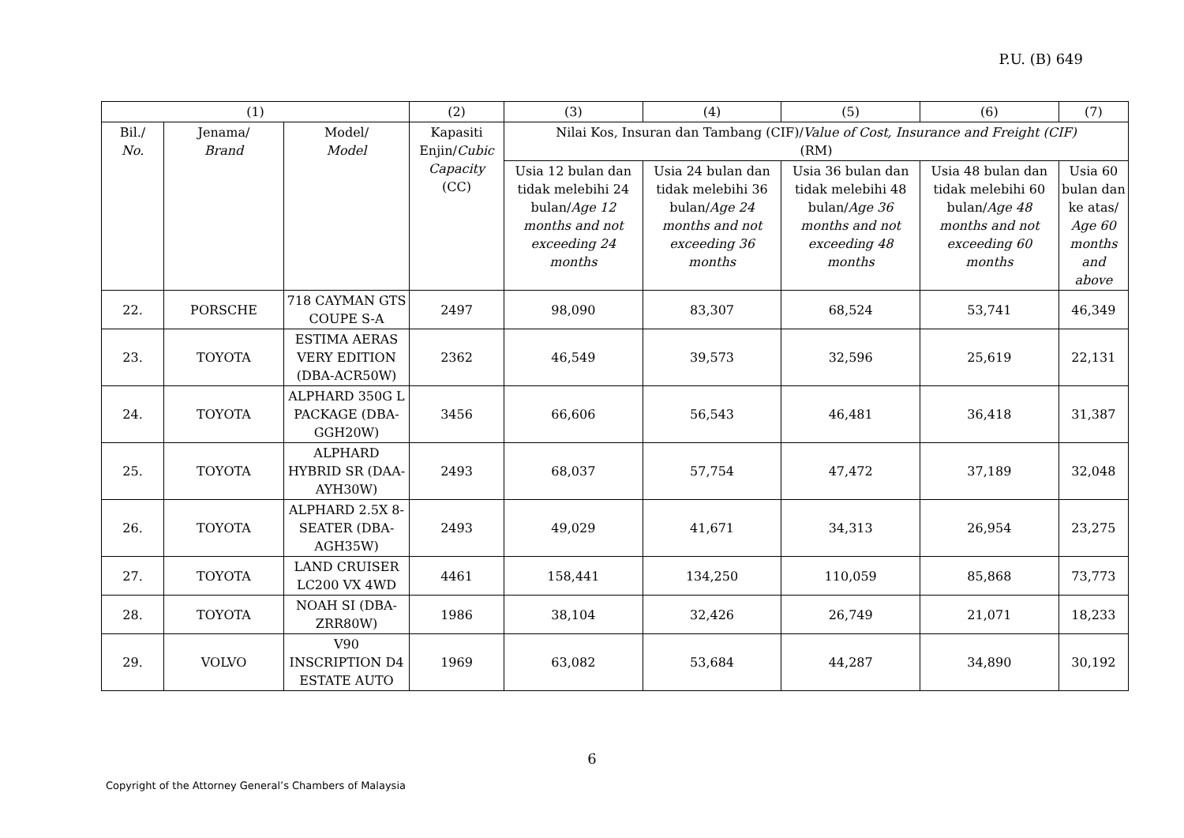P.U. (B) 649
| (1) | | | (2) | (3) | (4) | (5) | (6) | (7) |
| --- | --- | --- | --- | --- | --- | --- | --- | --- |
| Bil./ No. | Jenama/ Brand | Model/ Model | Kapasiti Enjin/ Cubic Capacity (CC) | Nilai Kos, Insuran dan Tambang (CIF)/ Value of Cost, Insurance and Freight (CIF) (RM) | | | | |
| | | | | Usia 12 bulan dan tidak melebihi 24 bulan/ Age 12 months and not exceeding 24 months | Usia 24 bulan dan tidak melebihi 36 bulan/ Age 24 months and not exceeding 36 months | Usia 36 bulan dan tidak melebihi 48 bulan/ Age 36 months and not exceeding 48 months | Usia 48 bulan dan tidak melebihi 60 bulan/ Age 48 months and not exceeding 60 months | Usia 60 bulan dan ke atas/ Age 60 months and above |
| 22. | PORSCHE | 718 CAYMAN GTS COUPE S-A | 2497 | 98,090 | 83,307 | 68,524 | 53,741 | 46,349 |
| 23. | TOYOTA | ESTIMA AERAS VERY EDITION (DBA-ACR50W) | 2362 | 46,549 | 39,573 | 32,596 | 25,619 | 22,131 |
| 24. | TOYOTA | ALPHARD 350G L PACKAGE (DBA-GGH20W) | 3456 | 66,606 | 56,543 | 46,481 | 36,418 | 31,387 |
| 25. | TOYOTA | ALPHARD HYBRID SR (DAA-AYH30W) | 2493 | 68,037 | 57,754 | 47,472 | 37,189 | 32,048 |
| 26. | TOYOTA | ALPHARD 2.5X 8-SEATER (DBA-AGH35W) | 2493 | 49,029 | 41,671 | 34,313 | 26,954 | 23,275 |
| 27. | TOYOTA | LAND CRUISER LC200 VX 4WD | 4461 | 158,441 | 134,250 | 110,059 | 85,868 | 73,773 |
| 28. | TOYOTA | NOAH SI (DBA-ZRR80W) | 1986 | 38,104 | 32,426 | 26,749 | 21,071 | 18,233 |
| 29. | VOLVO | V90 INSCRIPTION D4 ESTATE AUTO | 1969 | 63,082 | 53,684 | 44,287 | 34,890 | 30,192 |
6
Copyright of the Attorney General’s Chambers of Malaysia